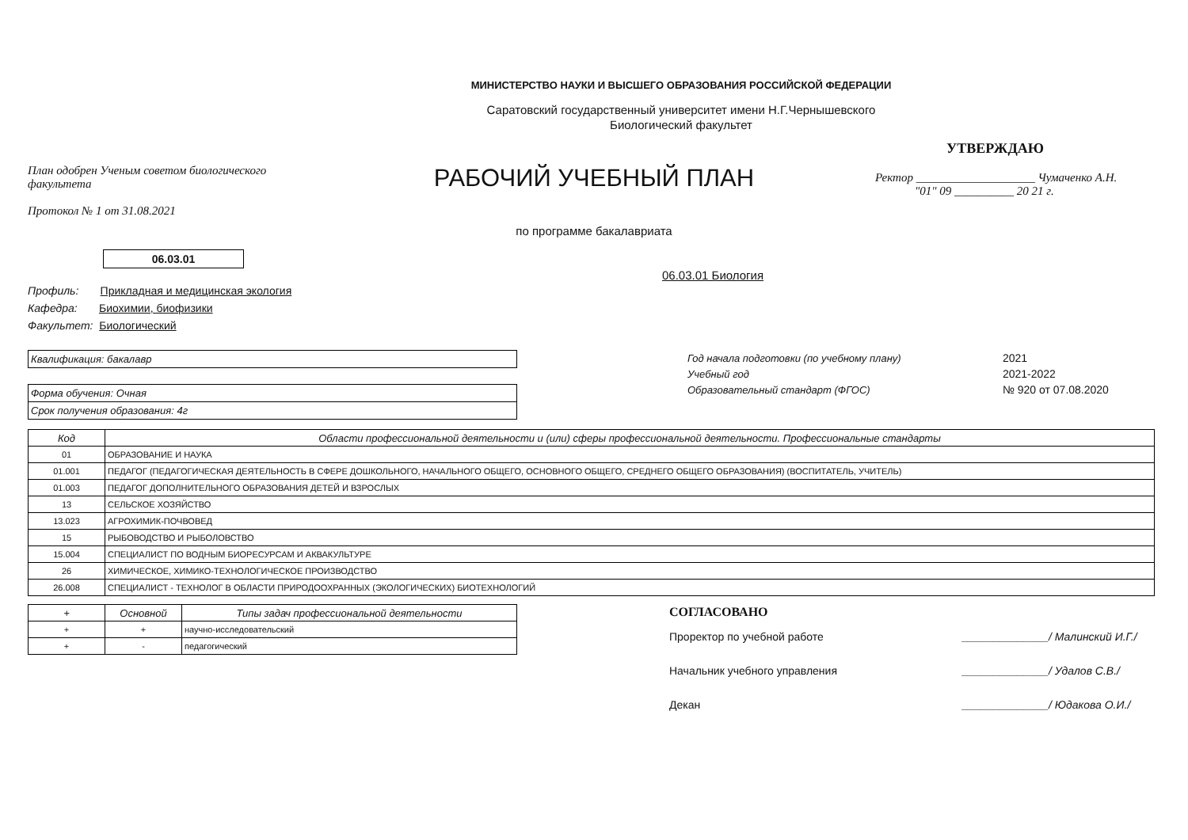МИНИСТЕРСТВО НАУКИ И ВЫСШЕГО ОБРАЗОВАНИЯ РОССИЙСКОЙ ФЕДЕРАЦИИ
Саратовский государственный университет имени Н.Г.Чернышевского
Биологический факультет
План одобрен Ученым советом биологического факультета
Протокол № 1 от 31.08.2021
РАБОЧИЙ УЧЕБНЫЙ ПЛАН
по программе бакалавриата
УТВЕРЖДАЮ
Ректор ____________________ Чумаченко А.Н.
"01" 09 __________ 20 21 г.
06.03.01
06.03.01 Биология
Профиль: Прикладная и медицинская экология
Кафедра: Биохимии, биофизики
Факультет: Биологический
Квалификация: бакалавр
Форма обучения: Очная
Срок получения образования: 4г
| Год начала подготовки (по учебному плану) | 2021 |
| Учебный год | 2021-2022 |
| Образовательный стандарт (ФГОС) | № 920 от 07.08.2020 |
| Код | Области профессиональной деятельности и (или) сферы профессиональной деятельности. Профессиональные стандарты |
| --- | --- |
| 01 | ОБРАЗОВАНИЕ И НАУКА |
| 01.001 | ПЕДАГОГ (ПЕДАГОГИЧЕСКАЯ ДЕЯТЕЛЬНОСТЬ В СФЕРЕ ДОШКОЛЬНОГО, НАЧАЛЬНОГО ОБЩЕГО, ОСНОВНОГО ОБЩЕГО, СРЕДНЕГО ОБЩЕГО ОБРАЗОВАНИЯ) (ВОСПИТАТЕЛЬ, УЧИТЕЛЬ) |
| 01.003 | ПЕДАГОГ ДОПОЛНИТЕЛЬНОГО ОБРАЗОВАНИЯ ДЕТЕЙ И ВЗРОСЛЫХ |
| 13 | СЕЛЬСКОЕ ХОЗЯЙСТВО |
| 13.023 | АГРОХИМИК-ПОЧВОВЕД |
| 15 | РЫБОВОДСТВО И РЫБОЛОВСТВО |
| 15.004 | СПЕЦИАЛИСТ ПО ВОДНЫМ БИОРЕСУРСАМ И АКВАКУЛЬТУРЕ |
| 26 | ХИМИЧЕСКОЕ, ХИМИКО-ТЕХНОЛОГИЧЕСКОЕ ПРОИЗВОДСТВО |
| 26.008 | СПЕЦИАЛИСТ - ТЕХНОЛОГ В ОБЛАСТИ ПРИРОДООХРАННЫХ (ЭКОЛОГИЧЕСКИХ) БИОТЕХНОЛОГИЙ |
| + | Основной | Типы задач профессиональной деятельности |
| --- | --- | --- |
| + | + | научно-исследовательский |
| + | - | педагогический |
СОГЛАСОВАНО
Проректор по учебной работе ______________/ Малинский И.Г./
Начальник учебного управления ______________/ Удалов С.В./
Декан ______________/ Юдакова О.И./